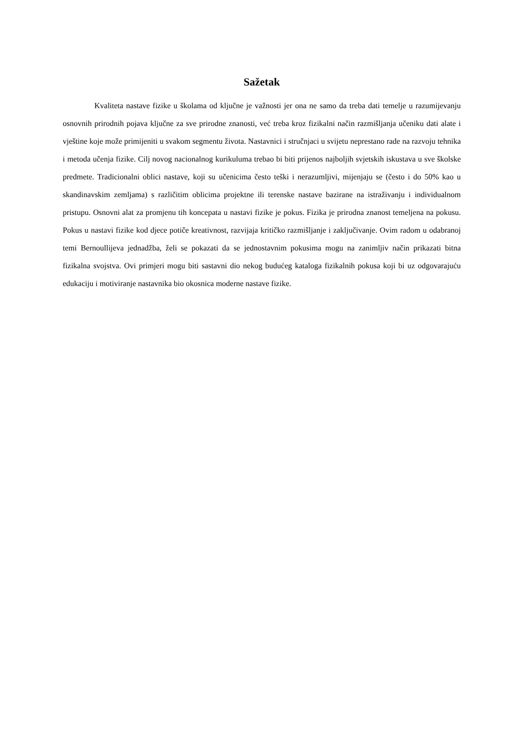Sažetak
Kvaliteta nastave fizike u školama od ključne je važnosti jer ona ne samo da treba dati temelje u razumijevanju osnovnih prirodnih pojava ključne za sve prirodne znanosti, već treba kroz fizikalni način razmišljanja učeniku dati alate i vještine koje može primijeniti u svakom segmentu života. Nastavnici i stručnjaci u svijetu neprestano rade na razvoju tehnika i metoda učenja fizike. Cilj novog nacionalnog kurikuluma trebao bi biti prijenos najboljih svjetskih iskustava u sve školske predmete. Tradicionalni oblici nastave, koji su učenicima često teški i nerazumljivi, mijenjaju se (često i do 50% kao u skandinavskim zemljama) s različitim oblicima projektne ili terenske nastave bazirane na istraživanju i individualnom pristupu. Osnovni alat za promjenu tih koncepata u nastavi fizike je pokus. Fizika je prirodna znanost temeljena na pokusu. Pokus u nastavi fizike kod djece potiče kreativnost, razvijaja kritičko razmišljanje i zaključivanje. Ovim radom u odabranoj temi Bernoullijeva jednadžba, želi se pokazati da se jednostavnim pokusima mogu na zanimljiv način prikazati bitna fizikalna svojstva. Ovi primjeri mogu biti sastavni dio nekog budućeg kataloga fizikalnih pokusa koji bi uz odgovarajuću edukaciju i motiviranje nastavnika bio okosnica moderne nastave fizike.